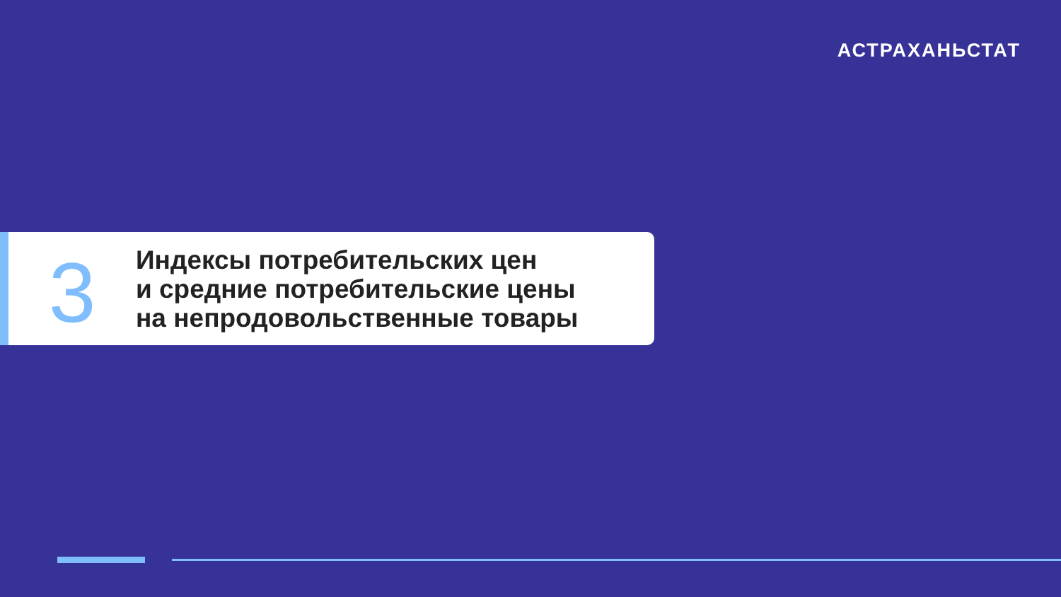АСТРАХАНЬСТАТ
3
Индексы потребительских цен
и средние потребительские цены
на непродовольственные товары